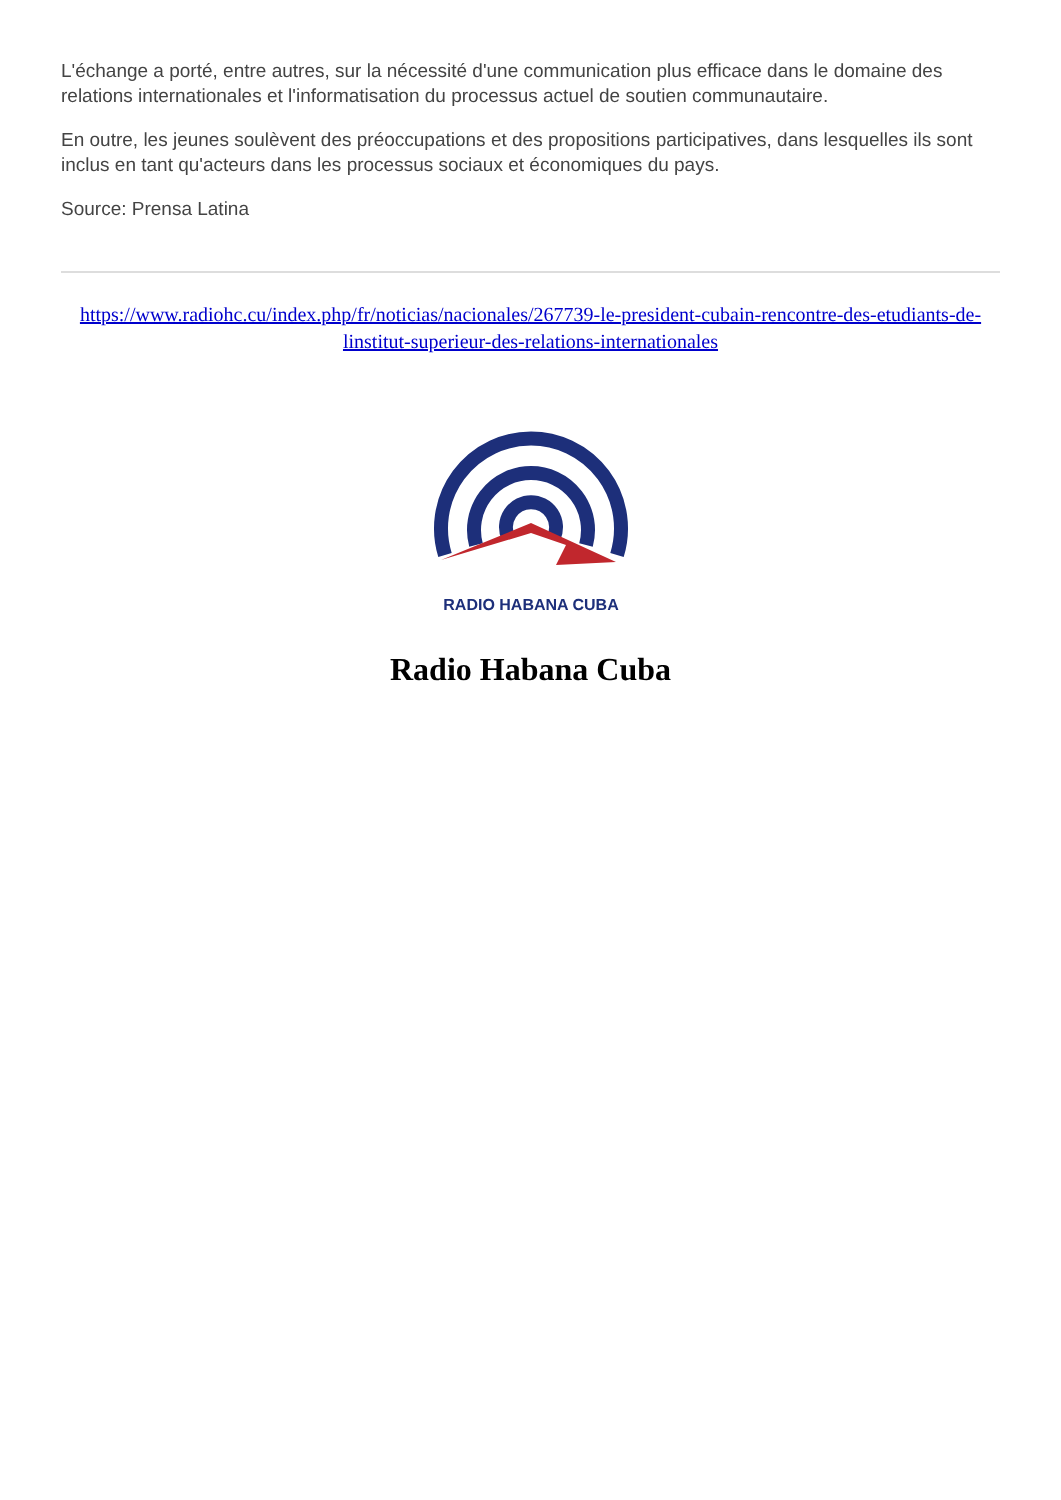L'échange a porté, entre autres, sur la nécessité d'une communication plus efficace dans le domaine des relations internationales et l'informatisation du processus actuel de soutien communautaire.
En outre, les jeunes soulèvent des préoccupations et des propositions participatives, dans lesquelles ils sont inclus en tant qu'acteurs dans les processus sociaux et économiques du pays.
Source: Prensa Latina
https://www.radiohc.cu/index.php/fr/noticias/nacionales/267739-le-president-cubain-rencontre-des-etudiants-de-linstitut-superieur-des-relations-internationales
RADIO HABANA CUBA
Radio Habana Cuba